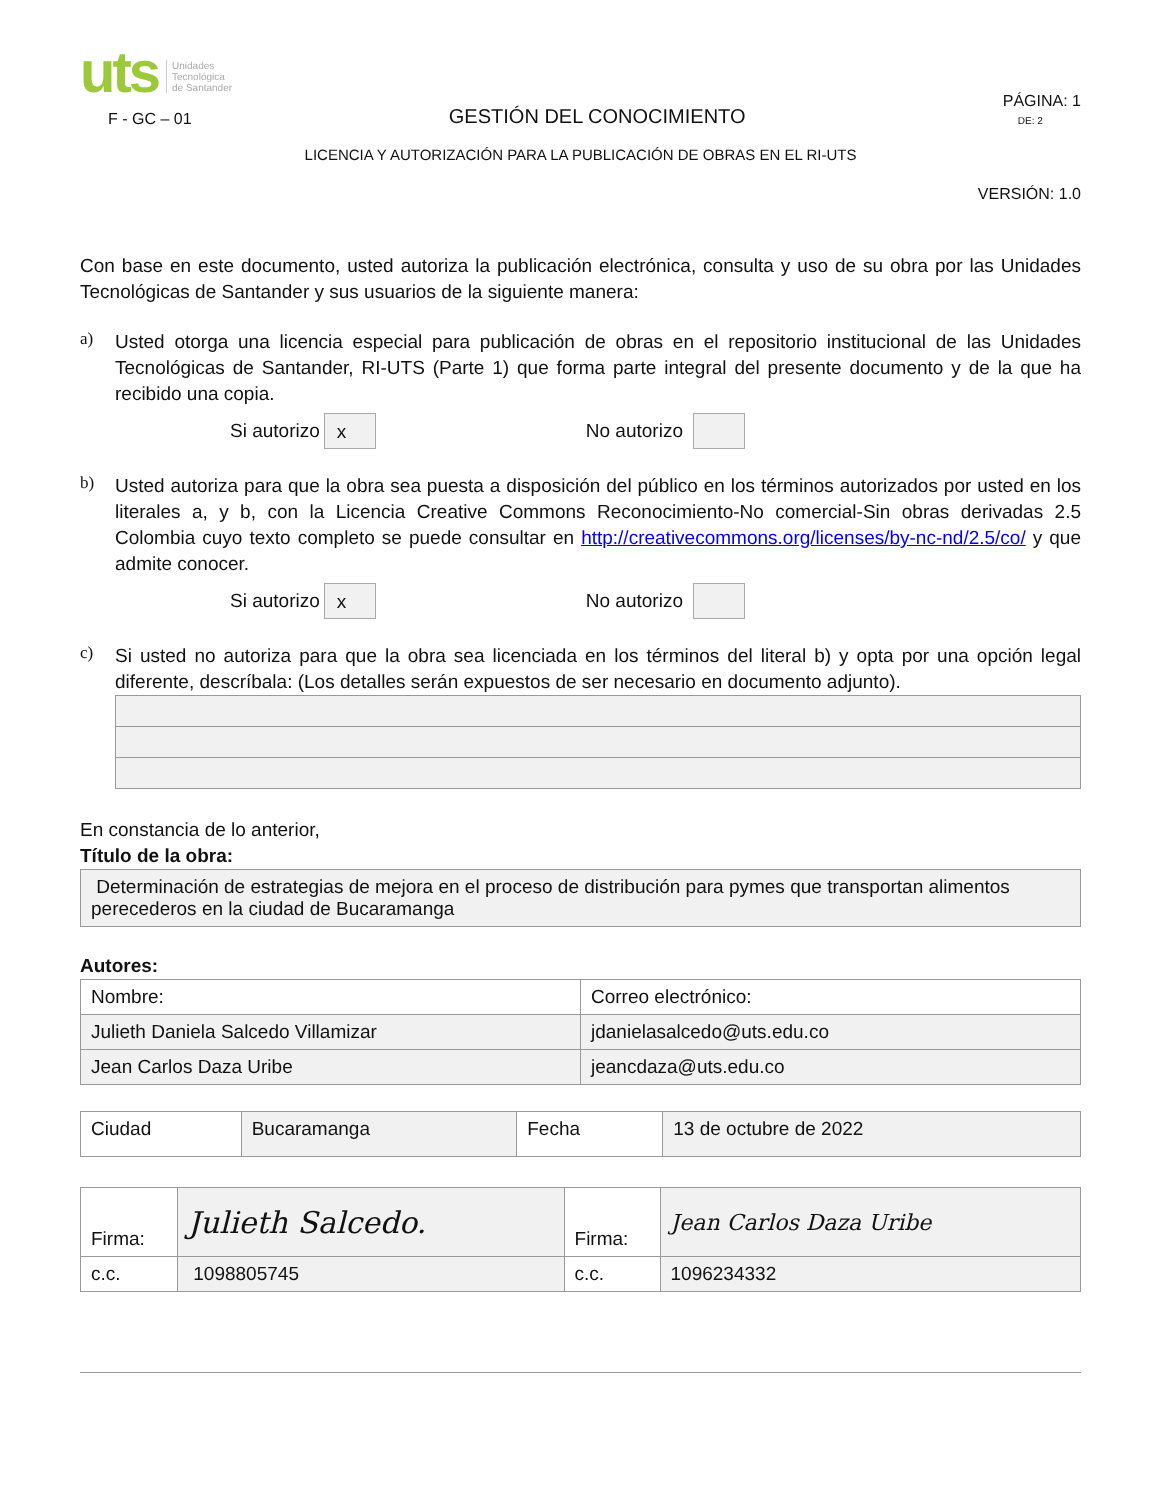uts Unidades
Tecnológica
de Santander
F - GC – 01 GESTIÓN DEL CONOCIMIENTO PÁGINA: 1
DE: 2
LICENCIA Y AUTORIZACIÓN PARA LA PUBLICACIÓN DE OBRAS EN EL RI-UTS
VERSIÓN: 1.0
Con base en este documento, usted autoriza la publicación electrónica, consulta y uso de su obra por las Unidades Tecnológicas de Santander y sus usuarios de la siguiente manera:
a)
Usted otorga una licencia especial para publicación de obras en el repositorio institucional de las Unidades Tecnológicas de Santander, RI-UTS (Parte 1) que forma parte integral del presente documento y de la que ha recibido una copia.
Si autorizo x No autorizo
b)
Usted autoriza para que la obra sea puesta a disposición del público en los términos autorizados por usted en los literales a, y b, con la Licencia Creative Commons Reconocimiento-No comercial-Sin obras derivadas 2.5 Colombia cuyo texto completo se puede consultar en http://creativecommons.org/licenses/by-nc-nd/2.5/co/ y que admite conocer.
Si autorizo x No autorizo
c)
Si usted no autoriza para que la obra sea licenciada en los términos del literal b) y opta por una opción legal diferente, descríbala: (Los detalles serán expuestos de ser necesario en documento adjunto).
En constancia de lo anterior,
Título de la obra:
| Determinación de estrategias de mejora en el proceso de distribución para pymes que transportan alimentos perecederos en la ciudad de Bucaramanga |
Autores:
| Nombre: | Correo electrónico: |
| Julieth Daniela Salcedo Villamizar | jdanielasalcedo@uts.edu.co |
| Jean Carlos Daza Uribe | jeancdaza@uts.edu.co |
| Ciudad | Bucaramanga | Fecha | 13 de octubre de 2022 |
| Firma: | Julieth Salcedo. | Firma: | Jean Carlos Daza Uribe |
| c.c. | 1098805745 | c.c. | 1096234332 |